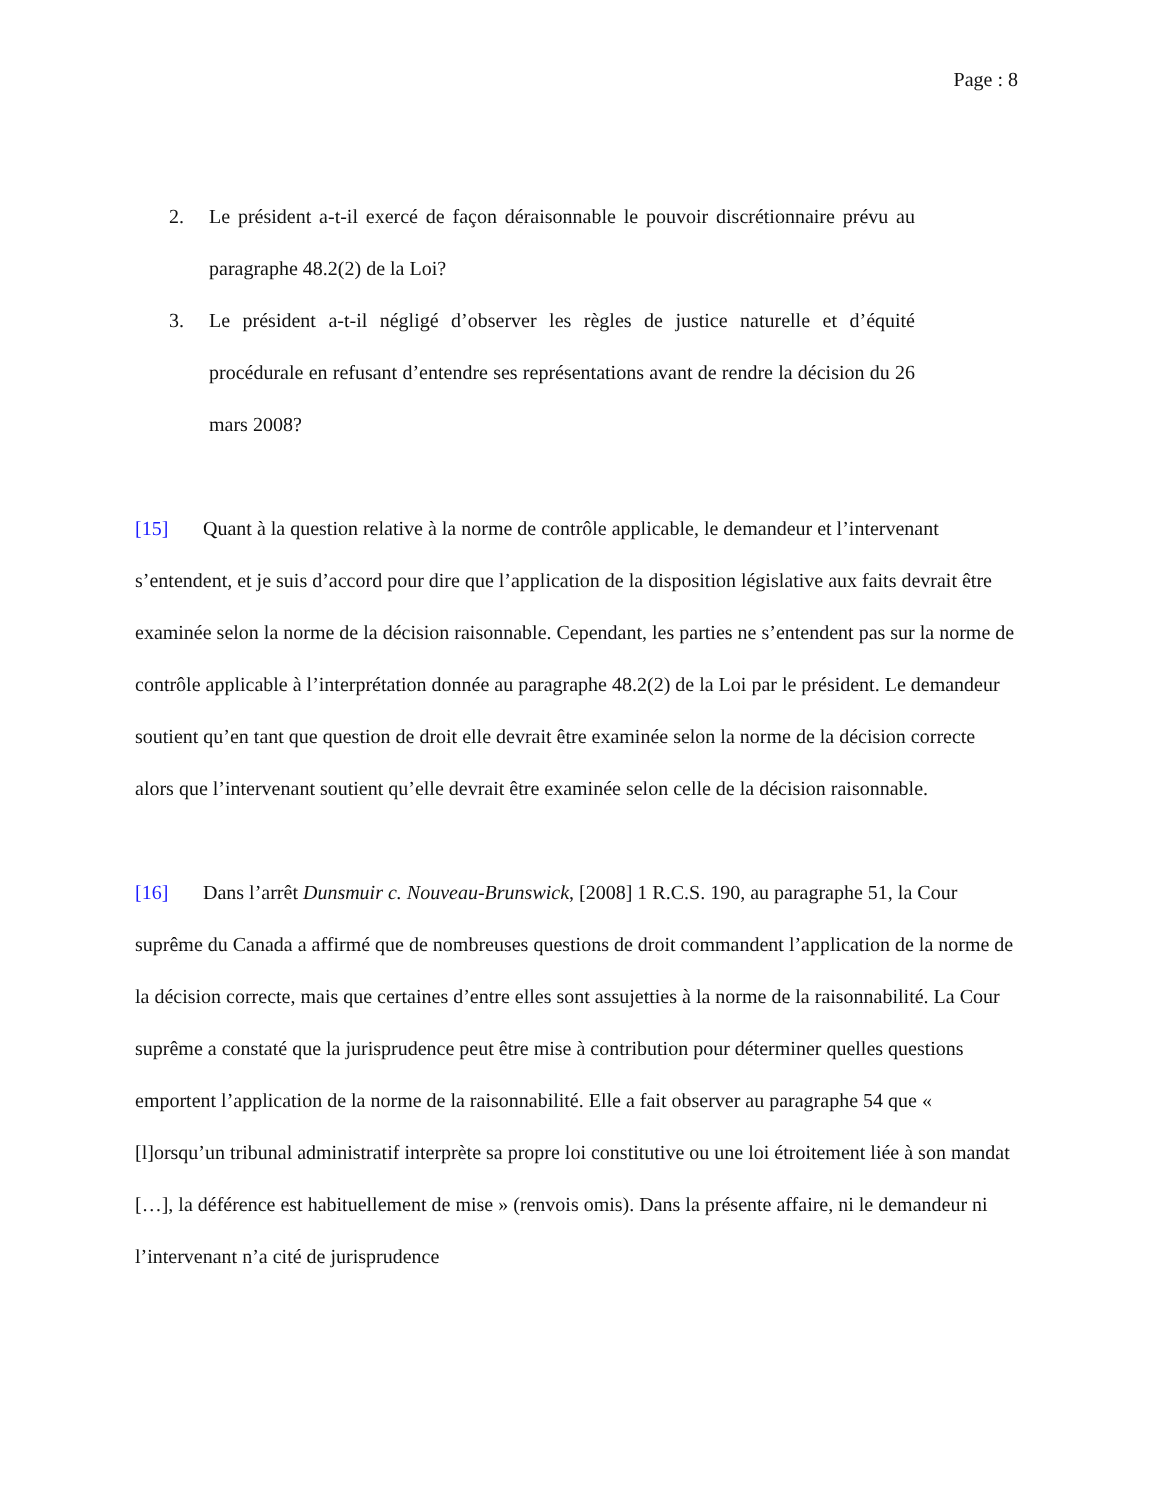Page : 8
2. Le président a-t-il exercé de façon déraisonnable le pouvoir discrétionnaire prévu au paragraphe 48.2(2) de la Loi?
3. Le président a-t-il négligé d’observer les règles de justice naturelle et d’équité procédurale en refusant d’entendre ses représentations avant de rendre la décision du 26 mars 2008?
[15] Quant à la question relative à la norme de contrôle applicable, le demandeur et l’intervenant s’entendent, et je suis d’accord pour dire que l’application de la disposition législative aux faits devrait être examinée selon la norme de la décision raisonnable. Cependant, les parties ne s’entendent pas sur la norme de contrôle applicable à l’interprétation donnée au paragraphe 48.2(2) de la Loi par le président. Le demandeur soutient qu’en tant que question de droit elle devrait être examinée selon la norme de la décision correcte alors que l’intervenant soutient qu’elle devrait être examinée selon celle de la décision raisonnable.
[16] Dans l’arrêt Dunsmuir c. Nouveau-Brunswick, [2008] 1 R.C.S. 190, au paragraphe 51, la Cour suprême du Canada a affirmé que de nombreuses questions de droit commandent l’application de la norme de la décision correcte, mais que certaines d’entre elles sont assujetties à la norme de la raisonnabilité. La Cour suprême a constaté que la jurisprudence peut être mise à contribution pour déterminer quelles questions emportent l’application de la norme de la raisonnabilité. Elle a fait observer au paragraphe 54 que « [l]orsqu’un tribunal administratif interprète sa propre loi constitutive ou une loi étroitement liée à son mandat […], la déférence est habituellement de mise » (renvois omis). Dans la présente affaire, ni le demandeur ni l’intervenant n’a cité de jurisprudence